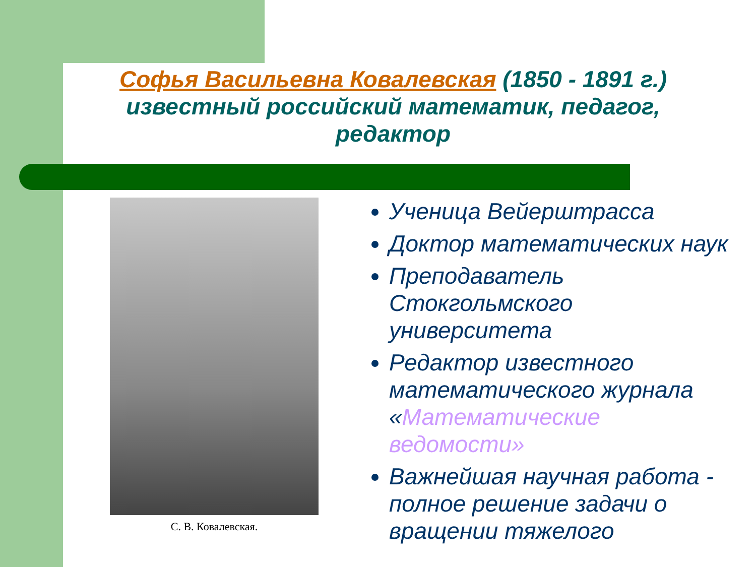Софья Васильевна Ковалевская (1850 - 1891 г.) известный российский математик, педагог, редактор
С. В. Ковалевская.
Ученица Вейерштрасса
Доктор математических наук
Преподаватель Стокгольмского университета
Редактор известного математического журнала «Математические ведомости»
Важнейшая научная работа - полное решение задачи о вращении тяжелого